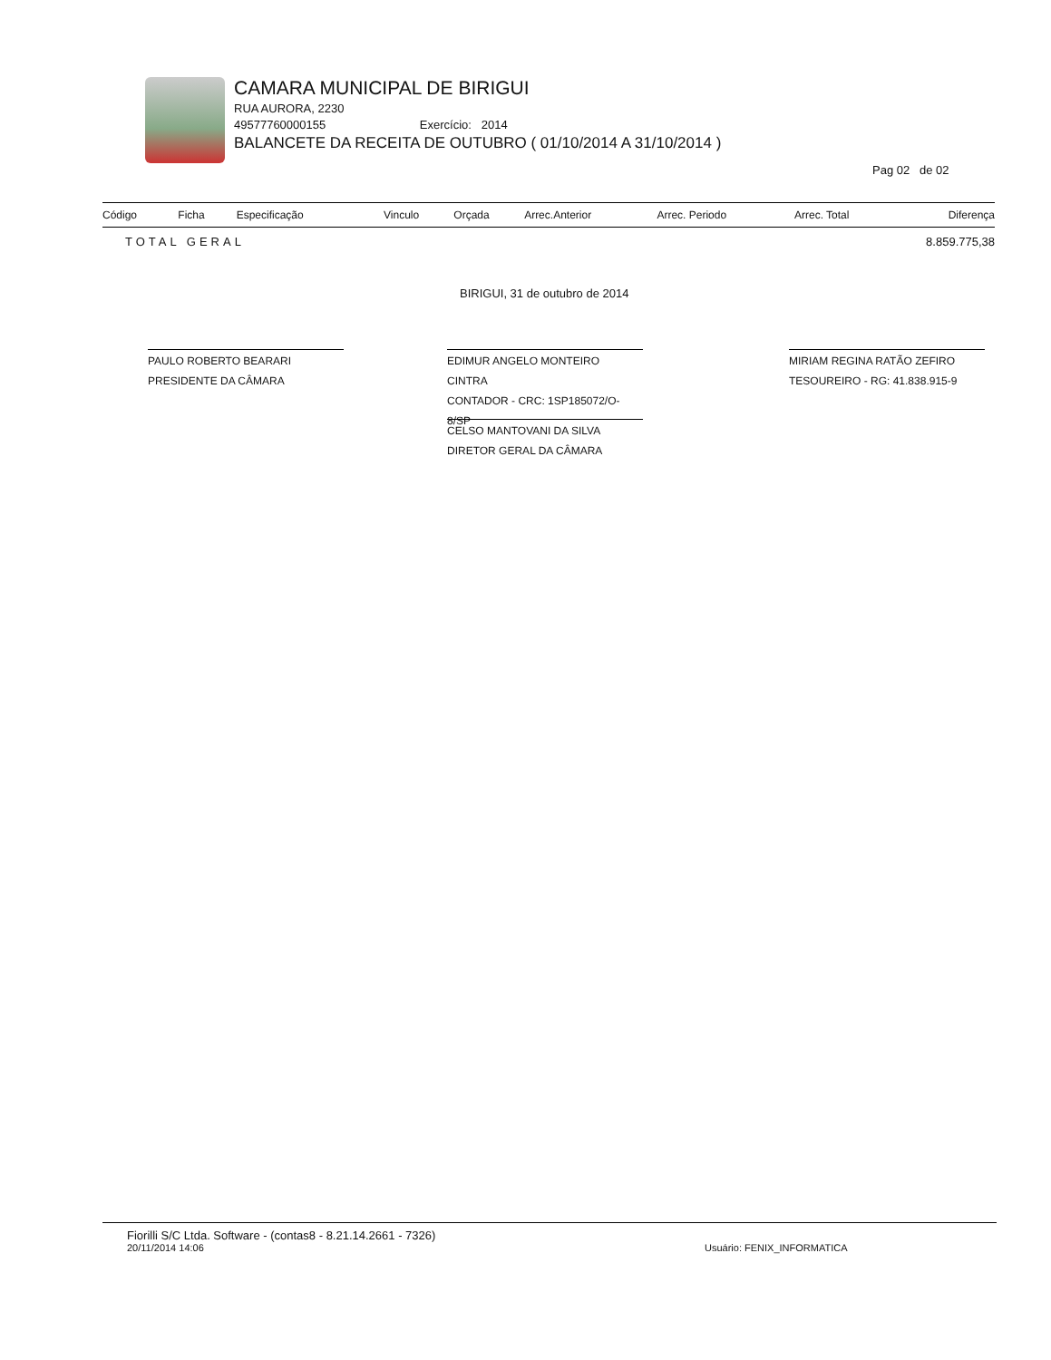CAMARA MUNICIPAL DE BIRIGUI
RUA AURORA, 2230
49577760000155 Exercício: 2014
BALANCETE DA RECEITA DE OUTUBRO ( 01/10/2014 A 31/10/2014 )
Pag 02 de 02
| Código | Ficha | Especificação | Vinculo | Orçada | Arrec.Anterior | Arrec. Periodo | Arrec. Total | Diferença |
| --- | --- | --- | --- | --- | --- | --- | --- | --- |
| TOTAL GERAL | | | 8.859.775,38 | | | | | |
BIRIGUI, 31 de outubro de 2014
PAULO ROBERTO BEARARI
PRESIDENTE DA CÂMARA
EDIMUR ANGELO MONTEIRO CINTRA
CONTADOR - CRC: 1SP185072/O-8/SP
MIRIAM REGINA RATÃO ZEFIRO
TESOUREIRO - RG: 41.838.915-9
CELSO MANTOVANI DA SILVA
DIRETOR GERAL DA CÂMARA
Fiorilli S/C Ltda. Software - (contas8 - 8.21.14.2661 - 7326)
20/11/2014 14:06 Usuário: FENIX_INFORMATICA